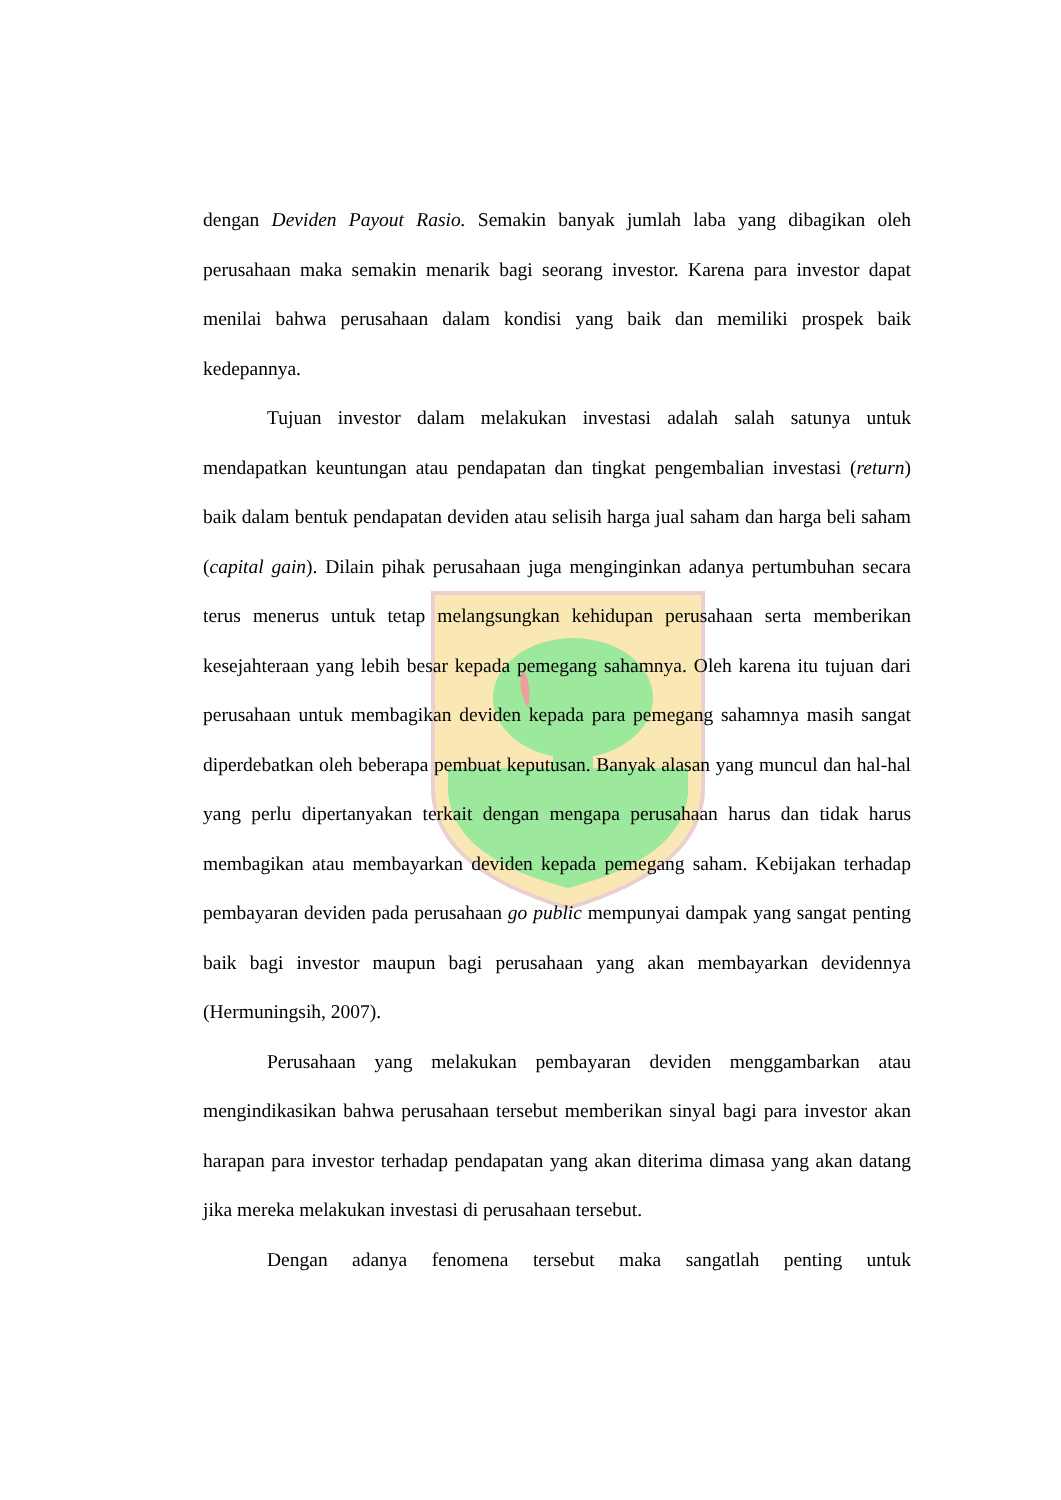dengan Deviden Payout Rasio. Semakin banyak jumlah laba yang dibagikan oleh perusahaan maka semakin menarik bagi seorang investor. Karena para investor dapat menilai bahwa perusahaan dalam kondisi yang baik dan memiliki prospek baik kedepannya.
Tujuan investor dalam melakukan investasi adalah salah satunya untuk mendapatkan keuntungan atau pendapatan dan tingkat pengembalian investasi (return) baik dalam bentuk pendapatan deviden atau selisih harga jual saham dan harga beli saham (capital gain). Dilain pihak perusahaan juga menginginkan adanya pertumbuhan secara terus menerus untuk tetap melangsungkan kehidupan perusahaan serta memberikan kesejahteraan yang lebih besar kepada pemegang sahamnya. Oleh karena itu tujuan dari perusahaan untuk membagikan deviden kepada para pemegang sahamnya masih sangat diperdebatkan oleh beberapa pembuat keputusan. Banyak alasan yang muncul dan hal-hal yang perlu dipertanyakan terkait dengan mengapa perusahaan harus dan tidak harus membagikan atau membayarkan deviden kepada pemegang saham. Kebijakan terhadap pembayaran deviden pada perusahaan go public mempunyai dampak yang sangat penting baik bagi investor maupun bagi perusahaan yang akan membayarkan devidennya (Hermuningsih, 2007).
Perusahaan yang melakukan pembayaran deviden menggambarkan atau mengindikasikan bahwa perusahaan tersebut memberikan sinyal bagi para investor akan harapan para investor terhadap pendapatan yang akan diterima dimasa yang akan datang jika mereka melakukan investasi di perusahaan tersebut.
Dengan adanya fenomena tersebut maka sangatlah penting untuk